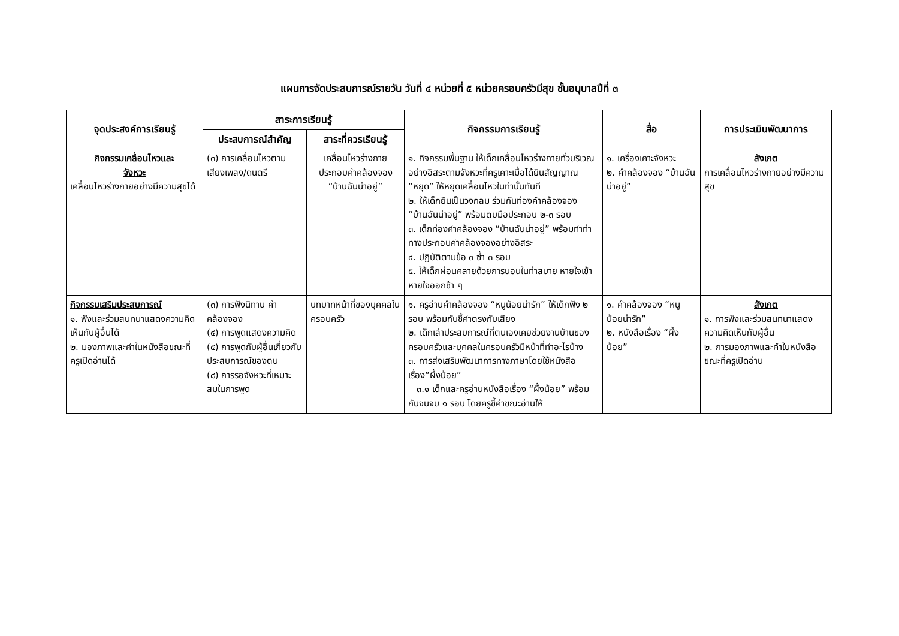แผนการจัดประสบการณ์รายวัน วันที่ ๔ หน่วยที่ ๕ หน่วยครอบครัวมีสุข ชั้นอนุบาลปีที่ ๓
| จุดประสงค์การเรียนรู้ | สาระการเรียนรู้ | | กิจกรรมการเรียนรู้ | สื่อ | การประเมินพัฒนาการ |
| --- | --- | --- | --- | --- | --- |
| | ประสบการณ์สำคัญ | สาระที่ควรเรียนรู้ | | | |
| กิจกรรมเคลื่อนไหวและ จังหวะ เคลื่อนไหวร่างกายอย่างมีความสุขได้ | (๓) การเคลื่อนไหวตามเสียงเพลง/ดนตรี | เคลื่อนไหวร่างกายประกอบคำคล้องจอง “บ้านฉันน่าอยู่” | ๑. กิจกรรมพื้นฐาน ให้เด็กเคลื่อนไหวร่างกายทั่วบริเวณอย่างอิสระตามจังหวะที่ครูเคาะเมื่อได้ยินสัญญาณ “หยุด” ให้หยุดเคลื่อนไหวในท่านั้นทันที ๒. ให้เด็กยืนเป็นวงกลม ร่วมกันท่องคำคล้องจอง “บ้านฉันน่าอยู่” พร้อมตบมือประกอบ ๒-๓ รอบ ๓. เด็กท่องคำคล้องจอง “บ้านฉันน่าอยู่” พร้อมทำท่าทางประกอบคำคล้องจองอย่างอิสระ ๔. ปฏิบัติตามข้อ ๓ ซ้ำ ๓ รอบ ๕. ให้เด็กผ่อนคลายด้วยการนอนในท่าสบาย หายใจเข้าหายใจออกช้า ๆ | ๑. เครื่องเคาะจังหวะ ๒. คำคล้องจอง “บ้านฉันน่าอยู่” | สังเกต การเคลื่อนไหวร่างกายอย่างมีความสุข |
| กิจกรรมเสริมประสบการณ์ ๑. ฟังและร่วมสนทนาแสดงความคิดเห็นกับผู้อื่นได้ ๒. มองภาพและคำในหนังสือขณะที่ครูเปิดอ่านได้ | (๓) การฟังนิทาน คำคล้องจอง (๔) การพูดแสดงความคิด (๕) การพูดกับผู้อื่นเกี่ยวกับประสบการณ์ของตน (๘) การรอจังหวะที่เหมาะสมในการพูด | บทบาทหน้าที่ของบุคคลในครอบครัว | ๑. ครูอ่านคำคล้องจอง “หนูน้อยน่ารัก” ให้เด็กฟัง ๒ รอบ พร้อมกับชี้คำตรงกับเสียง ๒. เด็กเล่าประสบการณ์ที่ตนเองเคยช่วยงานบ้านของครอบครัวและบุคคลในครอบครัวมีหน้าที่ทำอะไรบ้าง ๓. การส่งเสริมพัฒนาการทางภาษาโดยใช้หนังสือเรื่อง“ผึ้งน้อย” ๓.๑ เด็กและครูอ่านหนังสือเรื่อง “ผึ้งน้อย” พร้อมกันจนจบ ๑ รอบ โดยครูชี้คำขณะอ่านให้ | ๑. คำคล้องจอง “หนูน้อยน่ารัก” ๒. หนังสือเรื่อง “ผึ้งน้อย” | สังเกต ๑. การฟังและร่วมสนทนาแสดงความคิดเห็นกับผู้อื่น ๒. การมองภาพและคำในหนังสือขณะที่ครูเปิดอ่าน |